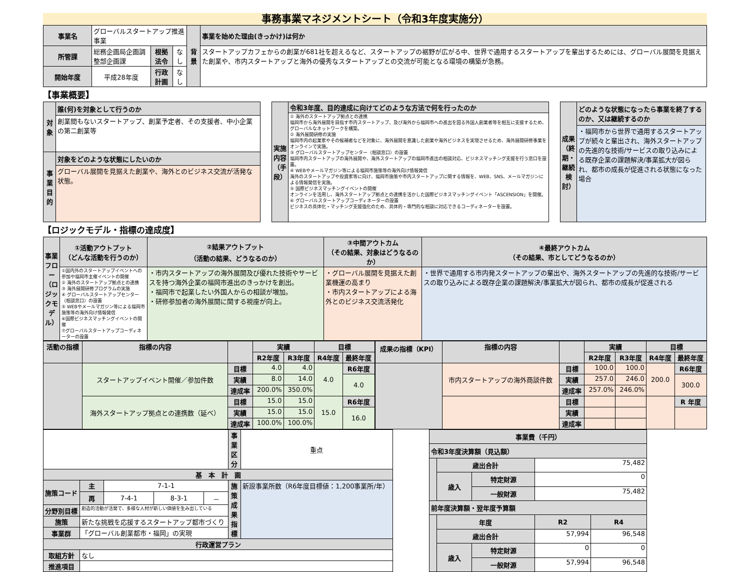事務事業マネジメントシート（令和3年度実施分）
| 事業名 | グローバルスタートアップ推進事業 | | | 背景 | 事業を始めた理由(きっかけ)は何か |
| 所管課 | 総務企画局企画調整部企画課 | 根拠法令 | なし | | スタートアップカフェからの創業が681社を超えるなど、スタートアップの裾野が広がる中、世界で通用するスタートアップを輩出するためには、グローバル展開を見据えた創業や、市内スタートアップと海外の優秀なスタートアップとの交流が可能となる環境の構築が急務。 |
| 開始年度 | 平成28年度 | 行政計画 | なし | | |
【事業概要】
| 対象 | 誰(何)を対象として行うのか |
| | 創業間もないスタートアップ、創業予定者、その支援者、中小企業の第二創業等 |
| 事業目的 | 対象をどのような状態にしたいのか |
| | グローバル展開を見据えた創業や、海外とのビジネス交流が活発な状態。 |
| 実施内容（手段） | 令和3年度、目的達成に向けてどのような方法で何を行ったのか |
| | ① 海外のスタートアップ拠点との連携 福岡市から海外展開を目指す市内スタートアップ、及び海外から福岡市への進出を図る外国人創業者等を相互に支援するため、グローバルなネットワークを構築。 ② 海外展開研修の実施 福岡市内の起業家やその候補者などを対象に、海外展開を意識した創業や海外ビジネスを実現させるため、海外展開研修事業をオンラインで実施。 ③ グローバルスタートアップセンター（相談窓口）の設置 福岡市内スタートアップの海外展開や、海外スタートアップの福岡市進出の相談対応、ビジネスマッチング支援を行う窓口を設置。 ④ WEBやメールマガジン等による福岡市施策等の海外向け情報発信 海外のスタートアップや投資家等に向け、福岡市施策や市内スタートアップに関する情報を、WEB、SNS、メールマガジンによる情報発信を実施。 ⑤ 国際ビジネスマッチングイベントの開催 オンラインを活用し、海外スタートアップ拠点との連携を活かした国際ビジネスマッチングイベント「ASCENSION」を開催。 ⑥ グローバルスタートアップコーディネーターの設置 ビジネスの具体化・マッチング支援強化のため、具体的・専門的な相談に対応できるコーディネーターを設置。 |
| 成果（終期・継続検討） | どのような状態になったら事業を終了するのか、又は継続するのか |
| | ・福岡市から世界で通用するスタートアップが続々と輩出され、海外スタートアップの先進的な技術/サービスの取り込みによる既存企業の課題解決/事業拡大が図られ、都市の成長が促進される状態になった場合 |
【ロジックモデル・指標の達成度】
| 事業フロー（ロジックモデル） | ①活動アウトプット （どんな活動を行うのか） | ②結果アウトプット （活動の結果、どうなるのか） | ③中間アウトカム （その結果、対象はどうなるのか） | ④最終アウトカム （その結果、市としてどうなるのか） |
| | ①国内外のスタートアップイベントへの参加や福岡市主催イベントの開催 ② 海外のスタートアップ拠点との連携 ③ 海外展開研修プログラムの実施 ④ グローバルスタートアップセンター（相談窓口）の設置 ⑤ WEBやメールマガジン等による福岡市施策等の海外向け情報発信 ⑥国際ビジネスマッチングイベントの開催 ⑦グローバルスタートアップコーディネーターの設置 | ・市内スタートアップの海外展開及び優れた技術やサービスを持つ海外企業の福岡市進出のきっかけを創出。 ・福岡市で起業したい外国人からの相談が増加。 ・研修参加者の海外展開に関する視座が向上。 | ・グローバル展開を見据えた創業機運の高まり ・市内スタートアップによる海外とのビジネス交流活発化 | ・世界で通用する市内発スタートアップの輩出や、海外スタートアップの先進的な技術/サービスの取り込みによる既存企業の課題解決/事業拡大が図られ、都市の成長が促進される |
| 活動の指標 | 指標の内容 | | 実績 | | 目標 | |
| --- | --- | --- | --- | --- | --- | --- |
| | | | R2年度 | R3年度 | R4年度 | 最終年度 |
| | スタートアップイベント開催／参加件数 | 目標 | 4.0 | 4.0 | 4.0 | R6年度 |
| | | 実績 | 8.0 | 14.0 | | 4.0 |
| | | 達成率 | 200.0% | 350.0% | | |
| | 海外スタートアップ拠点との連携数（延べ） | 目標 | 15.0 | 15.0 | 15.0 | R6年度 |
| | | 実績 | 15.0 | 15.0 | | 16.0 |
| | | 達成率 | 100.0% | 100.0% | | |
| 成果の指標（KPI） | 指標の内容 | | 実績 | | 目標 | |
| --- | --- | --- | --- | --- | --- | --- |
| | | | R2年度 | R3年度 | R4年度 | 最終年度 |
| | 市内スタートアップの海外商談件数 | 目標 | 100.0 | 100.0 | 200.0 | R6年度 |
| | | 実績 | 257.0 | 246.0 | | 300.0 |
| | | 達成率 | 257.0% | 246.0% | | |
| | | 目標 | | | | R 年度 |
| | | 実績 | | | | |
| | | 達成率 | | | | |
| | | | | | 事業区分 | 重点 |
| 基 本 計 画 | | | | | | |
| 施策コード | 主 | 7-1-1 | | | 施策成果指標 | 新設事業所数（R6年度目標値：1,200事業所/年） |
| | 再 | 7-4-1 | 8-3-1 | － | | |
| 分野別目標 | 創造的活動が活発で、多様な人材が新しい価値を生み出している | | | | | |
| 施策 | 新たな挑戦を応援するスタートアップ都市づくり | | | | | |
| 事業群 | 「グローバル創業都市・福岡」の実現 | | | | | |
| 行政運営プラン | | | | | | |
| 取組方針 | なし | | | | | |
| 推進項目 | | | | | | |
| 事業費（千円） | | | | |
| 令和3年度決算額（見込額） | | | | |
| | 歳出合計 | | 75,482 | |
| | 歳入 | 特定財源 | 0 | |
| | | 一般財源 | 75,482 | |
| 前年度決算額・翌年度予算額 | | | | |
| | 年度 | | R2 | R4 |
| | 歳出合計 | | 57,994 | 96,548 |
| | 歳入 | 特定財源 | 0 | 0 |
| | | 一般財源 | 57,994 | 96,548 |